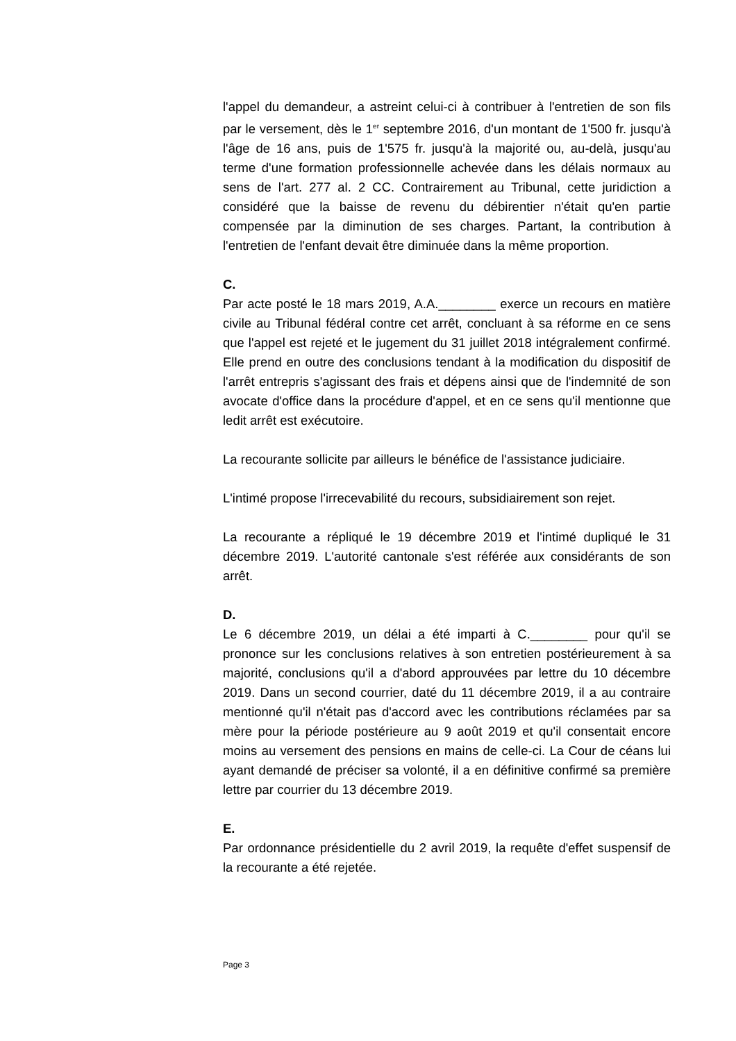l'appel du demandeur, a astreint celui-ci à contribuer à l'entretien de son fils par le versement, dès le 1<sup>er</sup> septembre 2016, d'un montant de 1'500 fr. jusqu'à l'âge de 16 ans, puis de 1'575 fr. jusqu'à la majorité ou, au-delà, jusqu'au terme d'une formation professionnelle achevée dans les délais normaux au sens de l'art. 277 al. 2 CC. Contrairement au Tribunal, cette juridiction a considéré que la baisse de revenu du débirentier n'était qu'en partie compensée par la diminution de ses charges. Partant, la contribution à l'entretien de l'enfant devait être diminuée dans la même proportion.
C.
Par acte posté le 18 mars 2019, A.A.________ exerce un recours en matière civile au Tribunal fédéral contre cet arrêt, concluant à sa réforme en ce sens que l'appel est rejeté et le jugement du 31 juillet 2018 intégralement confirmé. Elle prend en outre des conclusions tendant à la modification du dispositif de l'arrêt entrepris s'agissant des frais et dépens ainsi que de l'indemnité de son avocate d'office dans la procédure d'appel, et en ce sens qu'il mentionne que ledit arrêt est exécutoire.
La recourante sollicite par ailleurs le bénéfice de l'assistance judiciaire.
L'intimé propose l'irrecevabilité du recours, subsidiairement son rejet.
La recourante a répliqué le 19 décembre 2019 et l'intimé dupliqué le 31 décembre 2019. L'autorité cantonale s'est référée aux considérants de son arrêt.
D.
Le 6 décembre 2019, un délai a été imparti à C.________ pour qu'il se prononce sur les conclusions relatives à son entretien postérieurement à sa majorité, conclusions qu'il a d'abord approuvées par lettre du 10 décembre 2019. Dans un second courrier, daté du 11 décembre 2019, il a au contraire mentionné qu'il n'était pas d'accord avec les contributions réclamées par sa mère pour la période postérieure au 9 août 2019 et qu'il consentait encore moins au versement des pensions en mains de celle-ci. La Cour de céans lui ayant demandé de préciser sa volonté, il a en définitive confirmé sa première lettre par courrier du 13 décembre 2019.
E.
Par ordonnance présidentielle du 2 avril 2019, la requête d'effet suspensif de la recourante a été rejetée.
Page 3